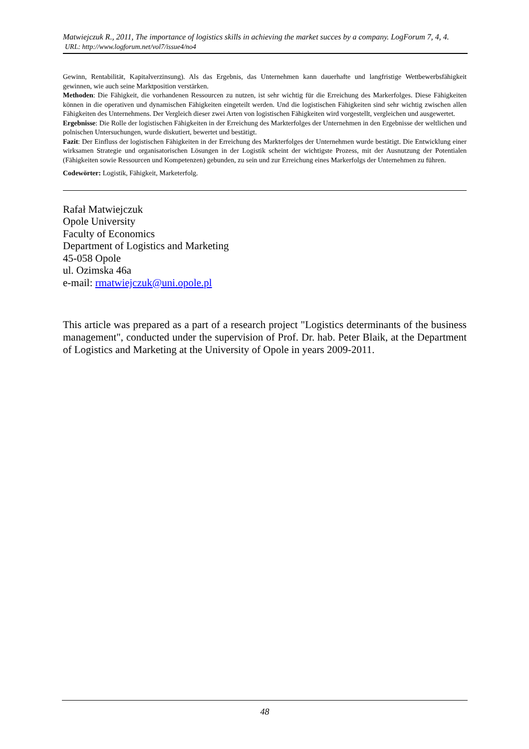Matwiejczuk R., 2011, The importance of logistics skills in achieving the market succes by a company. LogForum 7, 4, 4.
URL: http://www.logforum.net/vol7/issue4/no4
Gewinn, Rentabilität, Kapitalverzinsung). Als das Ergebnis, das Unternehmen kann dauerhafte und langfristige Wettbewerbsfähigkeit gewinnen, wie auch seine Marktposition verstärken.
Methoden: Die Fähigkeit, die vorhandenen Ressourcen zu nutzen, ist sehr wichtig für die Erreichung des Markerfolges. Diese Fähigkeiten können in die operativen und dynamischen Fähigkeiten eingeteilt werden. Und die logistischen Fähigkeiten sind sehr wichtig zwischen allen Fähigkeiten des Unternehmens. Der Vergleich dieser zwei Arten von logistischen Fähigkeiten wird vorgestellt, vergleichen und ausgewertet.
Ergebnisse: Die Rolle der logistischen Fähigkeiten in der Erreichung des Markterfolges der Unternehmen in den Ergebnisse der weltlichen und polnischen Untersuchungen, wurde diskutiert, bewertet und bestätigt.
Fazit: Der Einfluss der logistischen Fähigkeiten in der Erreichung des Markterfolges der Unternehmen wurde bestätigt. Die Entwicklung einer wirksamen Strategie und organisatorischen Lösungen in der Logistik scheint der wichtigste Prozess, mit der Ausnutzung der Potentialen (Fähigkeiten sowie Ressourcen und Kompetenzen) gebunden, zu sein und zur Erreichung eines Markerfolgs der Unternehmen zu führen.
Codewörter: Logistik, Fähigkeit, Marketerfolg.
Rafał Matwiejczuk
Opole University
Faculty of Economics
Department of Logistics and Marketing
45-058 Opole
ul. Ozimska 46a
e-mail: rmatwiejczuk@uni.opole.pl
This article was prepared as a part of a research project "Logistics determinants of the business management", conducted under the supervision of Prof. Dr. hab. Peter Blaik, at the Department of Logistics and Marketing at the University of Opole in years 2009-2011.
48